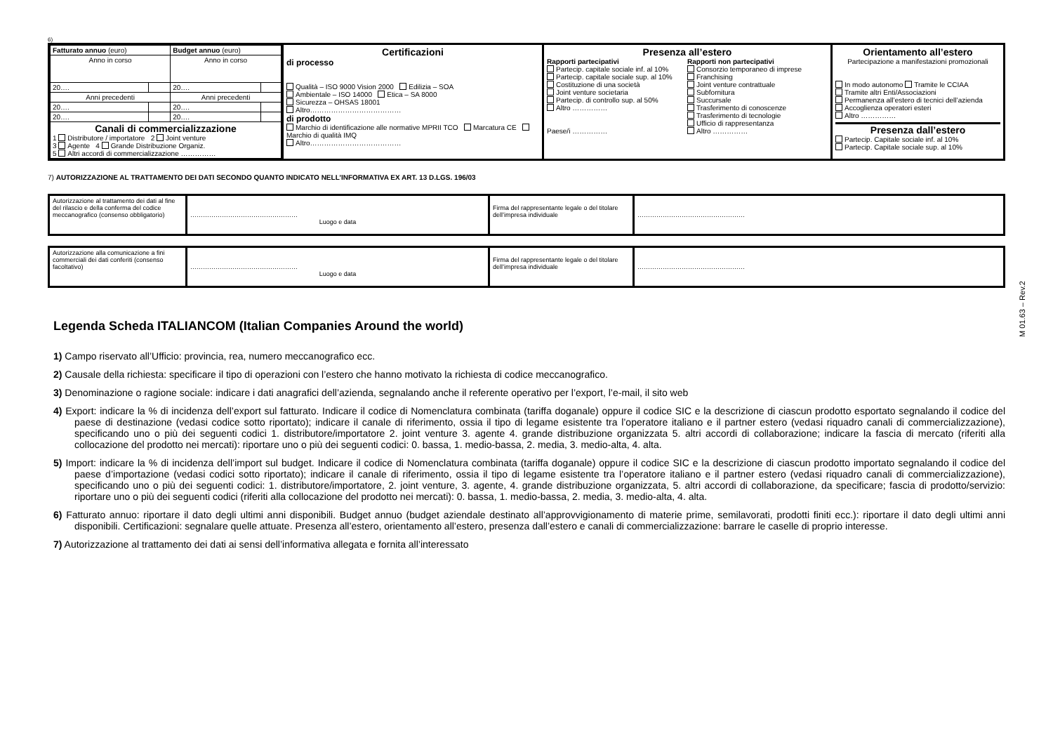6)
| / Fatturato annuo (euro) / / Budget annuo (euro) / / / Anno in corso / / Anno in corso / / / 20…. / / 20…. / / / Anni precedenti / / Anni precedenti / / / 20…. / / 20…. / / / 20…. / / 20…. / / / Canali di commercializzazione 1 Distributore / importatore 2 Joint venture 3 Agente 4 Grande Distribuzione Organiz. 5 Altri accordi di commercializzazione …………… / / / / | Certificazioni di processo Qualità – ISO 9000 Vision 2000 Edilizia – SOA Ambientale – ISO 14000 Etica – SA 8000 Sicurezza – OHSAS 18001 Altro………………………………… di prodotto Marchio di identificazione alle normative MPRII TCO Marcatura CE Marchio di qualità IMQ Altro………………………………… | Presenza all’estero Rapporti partecipativi Partecip. capitale sociale inf. al 10% Partecip. capitale sociale sup. al 10% Costituzione di una società Joint venture societaria Partecip. di controllo sup. al 50% Altro …………… Paese/i …………… Rapporti non partecipativi Consorzio temporaneo di imprese Franchising Joint venture contrattuale Subfornitura Succursale Trasferimento di conoscenze Trasferimento di tecnologie Ufficio di rappresentanza Altro …………… | Orientamento all’estero Partecipazione a manifestazioni promozionali In modo autonomo Tramite le CCIAA Tramite altri Enti/Associazioni Permanenza all’estero di tecnici dell’azienda Accoglienza operatori esteri Altro …………… Presenza dall’estero Partecip. Capitale sociale inf. al 10% Partecip. Capitale sociale sup. al 10% |
7) AUTORIZZAZIONE AL TRATTAMENTO DEI DATI SECONDO QUANTO INDICATO NELL’INFORMATIVA EX ART. 13 D.LGS. 196/03
| Autorizzazione al trattamento dei dati al fine del rilascio e della conferma del codice meccanografico (consenso obbligatorio) | …………………………………………… Luogo e data | Firma del rappresentante legale o del titolare dell’impresa individuale | …………………………………………… |
| Autorizzazione alla comunicazione a fini commerciali dei dati conferiti (consenso facoltativo) | …………………………………………… Luogo e data | Firma del rappresentante legale o del titolare dell’impresa individuale | …………………………………………… |
M 01.63 – Rev.2
Legenda Scheda ITALIANCOM (Italian Companies Around the world)
1) Campo riservato all’Ufficio: provincia, rea, numero meccanografico ecc.
2) Causale della richiesta: specificare il tipo di operazioni con l’estero che hanno motivato la richiesta di codice meccanografico.
3) Denominazione o ragione sociale: indicare i dati anagrafici dell’azienda, segnalando anche il referente operativo per l’export, l’e-mail, il sito web
4) Export: indicare la % di incidenza dell’export sul fatturato. Indicare il codice di Nomenclatura combinata (tariffa doganale) oppure il codice SIC e la descrizione di ciascun prodotto esportato segnalando il codice del paese di destinazione (vedasi codice sotto riportato); indicare il canale di riferimento, ossia il tipo di legame esistente tra l’operatore italiano e il partner estero (vedasi riquadro canali di commercializzazione), specificando uno o più dei seguenti codici 1. distributore/importatore 2. joint venture 3. agente 4. grande distribuzione organizzata 5. altri accordi di collaborazione; indicare la fascia di mercato (riferiti alla collocazione del prodotto nei mercati): riportare uno o più dei seguenti codici: 0. bassa, 1. medio-bassa, 2. media, 3. medio-alta, 4. alta.
5) Import: indicare la % di incidenza dell’import sul budget. Indicare il codice di Nomenclatura combinata (tariffa doganale) oppure il codice SIC e la descrizione di ciascun prodotto importato segnalando il codice del paese d’importazione (vedasi codici sotto riportato); indicare il canale di riferimento, ossia il tipo di legame esistente tra l’operatore italiano e il partner estero (vedasi riquadro canali di commercializzazione), specificando uno o più dei seguenti codici: 1. distributore/importatore, 2. joint venture, 3. agente, 4. grande distribuzione organizzata, 5. altri accordi di collaborazione, da specificare; fascia di prodotto/servizio: riportare uno o più dei seguenti codici (riferiti alla collocazione del prodotto nei mercati): 0. bassa, 1. medio-bassa, 2. media, 3. medio-alta, 4. alta.
6) Fatturato annuo: riportare il dato degli ultimi anni disponibili. Budget annuo (budget aziendale destinato all’approvvigionamento di materie prime, semilavorati, prodotti finiti ecc.): riportare il dato degli ultimi anni disponibili. Certificazioni: segnalare quelle attuate. Presenza all’estero, orientamento all’estero, presenza dall’estero e canali di commercializzazione: barrare le caselle di proprio interesse.
7) Autorizzazione al trattamento dei dati ai sensi dell’informativa allegata e fornita all’interessato